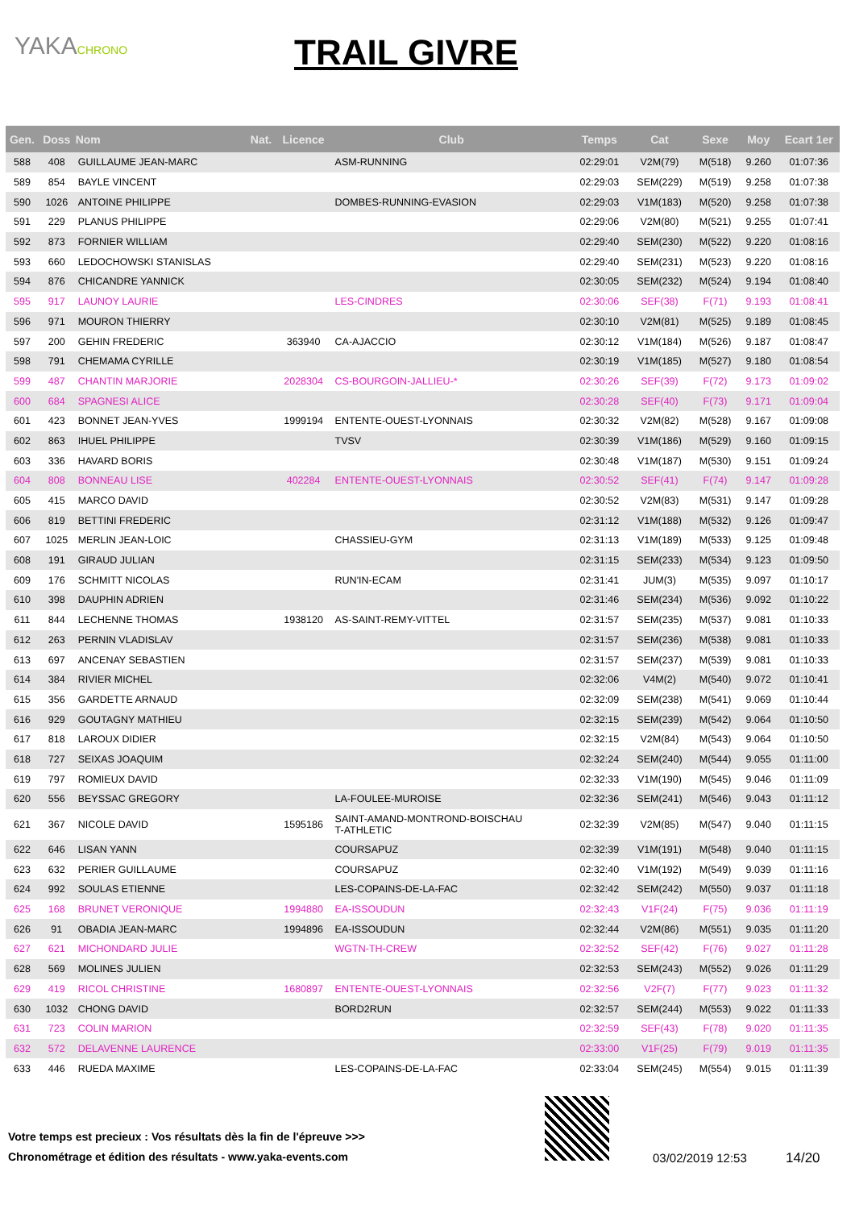YAKACHRONO TRAIL GIVRE
| Gen. | Doss | Nom | Nat. | Licence | Club | Temps | Cat | Sexe | Moy | Ecart 1er |
| --- | --- | --- | --- | --- | --- | --- | --- | --- | --- | --- |
| 588 | 408 | GUILLAUME JEAN-MARC | | | ASM-RUNNING | 02:29:01 | V2M(79) | M(518) | 9.260 | 01:07:36 |
| 589 | 854 | BAYLE VINCENT | | | | 02:29:03 | SEM(229) | M(519) | 9.258 | 01:07:38 |
| 590 | 1026 | ANTOINE PHILIPPE | | | DOMBES-RUNNING-EVASION | 02:29:03 | V1M(183) | M(520) | 9.258 | 01:07:38 |
| 591 | 229 | PLANUS PHILIPPE | | | | 02:29:06 | V2M(80) | M(521) | 9.255 | 01:07:41 |
| 592 | 873 | FORNIER WILLIAM | | | | 02:29:40 | SEM(230) | M(522) | 9.220 | 01:08:16 |
| 593 | 660 | LEDOCHOWSKI STANISLAS | | | | 02:29:40 | SEM(231) | M(523) | 9.220 | 01:08:16 |
| 594 | 876 | CHICANDRE YANNICK | | | | 02:30:05 | SEM(232) | M(524) | 9.194 | 01:08:40 |
| 595 | 917 | LAUNOY LAURIE | | | LES-CINDRES | 02:30:06 | SEF(38) | F(71) | 9.193 | 01:08:41 |
| 596 | 971 | MOURON THIERRY | | | | 02:30:10 | V2M(81) | M(525) | 9.189 | 01:08:45 |
| 597 | 200 | GEHIN FREDERIC | | 363940 | CA-AJACCIO | 02:30:12 | V1M(184) | M(526) | 9.187 | 01:08:47 |
| 598 | 791 | CHEMAMA CYRILLE | | | | 02:30:19 | V1M(185) | M(527) | 9.180 | 01:08:54 |
| 599 | 487 | CHANTIN MARJORIE | | 2028304 | CS-BOURGOIN-JALLIEU-* | 02:30:26 | SEF(39) | F(72) | 9.173 | 01:09:02 |
| 600 | 684 | SPAGNESI ALICE | | | | 02:30:28 | SEF(40) | F(73) | 9.171 | 01:09:04 |
| 601 | 423 | BONNET JEAN-YVES | | 1999194 | ENTENTE-OUEST-LYONNAIS | 02:30:32 | V2M(82) | M(528) | 9.167 | 01:09:08 |
| 602 | 863 | IHUEL PHILIPPE | | | TVSV | 02:30:39 | V1M(186) | M(529) | 9.160 | 01:09:15 |
| 603 | 336 | HAVARD BORIS | | | | 02:30:48 | V1M(187) | M(530) | 9.151 | 01:09:24 |
| 604 | 808 | BONNEAU LISE | | 402284 | ENTENTE-OUEST-LYONNAIS | 02:30:52 | SEF(41) | F(74) | 9.147 | 01:09:28 |
| 605 | 415 | MARCO DAVID | | | | 02:30:52 | V2M(83) | M(531) | 9.147 | 01:09:28 |
| 606 | 819 | BETTINI FREDERIC | | | | 02:31:12 | V1M(188) | M(532) | 9.126 | 01:09:47 |
| 607 | 1025 | MERLIN JEAN-LOIC | | | CHASSIEU-GYM | 02:31:13 | V1M(189) | M(533) | 9.125 | 01:09:48 |
| 608 | 191 | GIRAUD JULIAN | | | | 02:31:15 | SEM(233) | M(534) | 9.123 | 01:09:50 |
| 609 | 176 | SCHMITT NICOLAS | | | RUN'IN-ECAM | 02:31:41 | JUM(3) | M(535) | 9.097 | 01:10:17 |
| 610 | 398 | DAUPHIN ADRIEN | | | | 02:31:46 | SEM(234) | M(536) | 9.092 | 01:10:22 |
| 611 | 844 | LECHENNE THOMAS | | 1938120 | AS-SAINT-REMY-VITTEL | 02:31:57 | SEM(235) | M(537) | 9.081 | 01:10:33 |
| 612 | 263 | PERNIN VLADISLAV | | | | 02:31:57 | SEM(236) | M(538) | 9.081 | 01:10:33 |
| 613 | 697 | ANCENAY SEBASTIEN | | | | 02:31:57 | SEM(237) | M(539) | 9.081 | 01:10:33 |
| 614 | 384 | RIVIER MICHEL | | | | 02:32:06 | V4M(2) | M(540) | 9.072 | 01:10:41 |
| 615 | 356 | GARDETTE ARNAUD | | | | 02:32:09 | SEM(238) | M(541) | 9.069 | 01:10:44 |
| 616 | 929 | GOUTAGNY MATHIEU | | | | 02:32:15 | SEM(239) | M(542) | 9.064 | 01:10:50 |
| 617 | 818 | LAROUX DIDIER | | | | 02:32:15 | V2M(84) | M(543) | 9.064 | 01:10:50 |
| 618 | 727 | SEIXAS JOAQUIM | | | | 02:32:24 | SEM(240) | M(544) | 9.055 | 01:11:00 |
| 619 | 797 | ROMIEUX DAVID | | | | 02:32:33 | V1M(190) | M(545) | 9.046 | 01:11:09 |
| 620 | 556 | BEYSSAC GREGORY | | | LA-FOULEE-MUROISE | 02:32:36 | SEM(241) | M(546) | 9.043 | 01:11:12 |
| 621 | 367 | NICOLE DAVID | | 1595186 | SAINT-AMAND-MONTROND-BOISCHAU T-ATHLETIC | 02:32:39 | V2M(85) | M(547) | 9.040 | 01:11:15 |
| 622 | 646 | LISAN YANN | | | COURSAPUZ | 02:32:39 | V1M(191) | M(548) | 9.040 | 01:11:15 |
| 623 | 632 | PERIER GUILLAUME | | | COURSAPUZ | 02:32:40 | V1M(192) | M(549) | 9.039 | 01:11:16 |
| 624 | 992 | SOULAS ETIENNE | | | LES-COPAINS-DE-LA-FAC | 02:32:42 | SEM(242) | M(550) | 9.037 | 01:11:18 |
| 625 | 168 | BRUNET VERONIQUE | | 1994880 | EA-ISSOUDUN | 02:32:43 | V1F(24) | F(75) | 9.036 | 01:11:19 |
| 626 | 91 | OBADIA JEAN-MARC | | 1994896 | EA-ISSOUDUN | 02:32:44 | V2M(86) | M(551) | 9.035 | 01:11:20 |
| 627 | 621 | MICHONDARD JULIE | | | WGTN-TH-CREW | 02:32:52 | SEF(42) | F(76) | 9.027 | 01:11:28 |
| 628 | 569 | MOLINES JULIEN | | | | 02:32:53 | SEM(243) | M(552) | 9.026 | 01:11:29 |
| 629 | 419 | RICOL CHRISTINE | | 1680897 | ENTENTE-OUEST-LYONNAIS | 02:32:56 | V2F(7) | F(77) | 9.023 | 01:11:32 |
| 630 | 1032 | CHONG DAVID | | | BORD2RUN | 02:32:57 | SEM(244) | M(553) | 9.022 | 01:11:33 |
| 631 | 723 | COLIN MARION | | | | 02:32:59 | SEF(43) | F(78) | 9.020 | 01:11:35 |
| 632 | 572 | DELAVENNE LAURENCE | | | | 02:33:00 | V1F(25) | F(79) | 9.019 | 01:11:35 |
| 633 | 446 | RUEDA MAXIME | | | LES-COPAINS-DE-LA-FAC | 02:33:04 | SEM(245) | M(554) | 9.015 | 01:11:39 |
Votre temps est precieux : Vos résultats dès la fin de l'épreuve >>>
Chronométrage et édition des résultats - www.yaka-events.com
03/02/2019 12:53 14/20